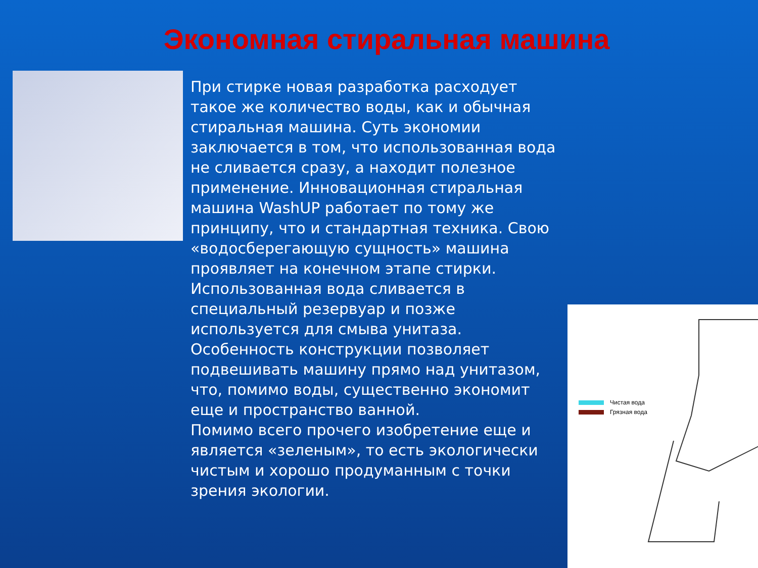Экономная стиральная машина
При стирке новая разработка расходует такое же количество воды, как и обычная стиральная машина. Суть экономии заключается в том, что использованная вода не сливается сразу, а находит полезное применение. Инновационная стиральная машина WashUP работает по тому же принципу, что и стандартная техника. Свою «водосберегающую сущность» машина проявляет на конечном этапе стирки. Использованная вода сливается в специальный резервуар и позже используется для смыва унитаза. Особенность конструкции позволяет подвешивать машину прямо над унитазом, что, помимо воды, существенно экономит еще и пространство ванной.
Помимо всего прочего изобретение еще и является «зеленым», то есть экологически чистым и хорошо продуманным с точки зрения экологии.
Чистая вода
Грязная вода